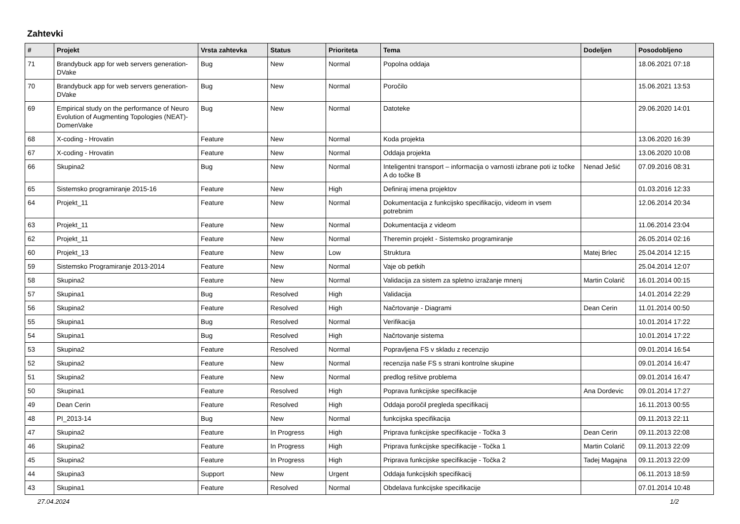Zahtevki
| # | Projekt | Vrsta zahtevka | Status | Prioriteta | Tema | Dodeljen | Posodobljeno |
| --- | --- | --- | --- | --- | --- | --- | --- |
| 71 | Brandybuck app for web servers generation-DVake | Bug | New | Normal | Popolna oddaja | | 18.06.2021 07:18 |
| 70 | Brandybuck app for web servers generation-DVake | Bug | New | Normal | Poročilo | | 15.06.2021 13:53 |
| 69 | Empirical study on the performance of Neuro Evolution of Augmenting Topologies (NEAT)-DomenVake | Bug | New | Normal | Datoteke | | 29.06.2020 14:01 |
| 68 | X-coding - Hrovatin | Feature | New | Normal | Koda projekta | | 13.06.2020 16:39 |
| 67 | X-coding - Hrovatin | Feature | New | Normal | Oddaja projekta | | 13.06.2020 10:08 |
| 66 | Skupina2 | Bug | New | Normal | Inteligentni transport – informacija o varnosti izbrane poti iz točke A do točke B | Nenad Ješić | 07.09.2016 08:31 |
| 65 | Sistemsko programiranje 2015-16 | Feature | New | High | Definiraj imena projektov | | 01.03.2016 12:33 |
| 64 | Projekt_11 | Feature | New | Normal | Dokumentacija z funkcijsko specifikacijo, videom in vsem potrebnim | | 12.06.2014 20:34 |
| 63 | Projekt_11 | Feature | New | Normal | Dokumentacija z videom | | 11.06.2014 23:04 |
| 62 | Projekt_11 | Feature | New | Normal | Theremin projekt - Sistemsko programiranje | | 26.05.2014 02:16 |
| 60 | Projekt_13 | Feature | New | Low | Struktura | Matej Brlec | 25.04.2014 12:15 |
| 59 | Sistemsko Programiranje 2013-2014 | Feature | New | Normal | Vaje ob petkih | | 25.04.2014 12:07 |
| 58 | Skupina2 | Feature | New | Normal | Validacija za sistem za spletno izražanje mnenj | Martin Colarič | 16.01.2014 00:15 |
| 57 | Skupina1 | Bug | Resolved | High | Validacija | | 14.01.2014 22:29 |
| 56 | Skupina2 | Feature | Resolved | High | Načrtovanje - Diagrami | Dean Cerin | 11.01.2014 00:50 |
| 55 | Skupina1 | Bug | Resolved | Normal | Verifikacija | | 10.01.2014 17:22 |
| 54 | Skupina1 | Bug | Resolved | High | Načrtovanje sistema | | 10.01.2014 17:22 |
| 53 | Skupina2 | Feature | Resolved | Normal | Popravljena FS v skladu z recenzijo | | 09.01.2014 16:54 |
| 52 | Skupina2 | Feature | New | Normal | recenzija naše FS s strani kontrolne skupine | | 09.01.2014 16:47 |
| 51 | Skupina2 | Feature | New | Normal | predlog rešitve problema | | 09.01.2014 16:47 |
| 50 | Skupina1 | Feature | Resolved | High | Poprava funkcijske specifikacije | Ana Dordevic | 09.01.2014 17:27 |
| 49 | Dean Cerin | Feature | Resolved | High | Oddaja poročil pregleda specifikacij | | 16.11.2013 00:55 |
| 48 | PI_2013-14 | Bug | New | Normal | funkcijska specifikacija | | 09.11.2013 22:11 |
| 47 | Skupina2 | Feature | In Progress | High | Priprava funkcijske specifikacije - Točka 3 | Dean Cerin | 09.11.2013 22:08 |
| 46 | Skupina2 | Feature | In Progress | High | Priprava funkcijske specifikacije - Točka 1 | Martin Colarič | 09.11.2013 22:09 |
| 45 | Skupina2 | Feature | In Progress | High | Priprava funkcijske specifikacije - Točka 2 | Tadej Magajna | 09.11.2013 22:09 |
| 44 | Skupina3 | Support | New | Urgent | Oddaja funkcijskih specifikacij | | 06.11.2013 18:59 |
| 43 | Skupina1 | Feature | Resolved | Normal | Obdelava funkcijske specifikacije | | 07.01.2014 10:48 |
27.04.2024 1/2